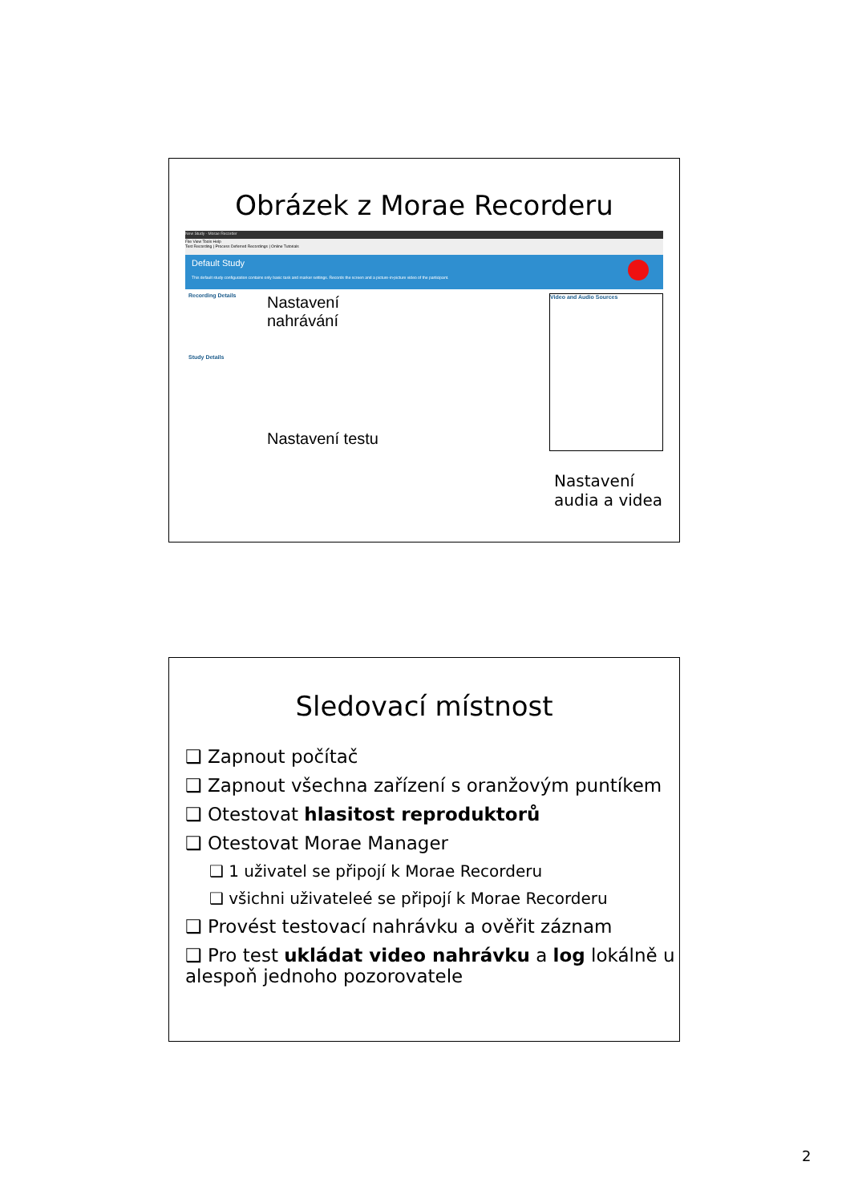Obrázek z Morae Recorderu
New Study - Morae Recorder
File View Tools Help
Test Recording | Process Deferred Recordings | Online Tutorials
Default Study
This default study configuration contains only basic task and marker settings. Records the screen and a picture-in-picture video of the participant.
Recording Details
Nastavení
nahrávání
Study Details
Nastavení testu
Video and Audio Sources
Nastavení
audia a videa
Sledovací místnost
❑ Zapnout počítač
❑ Zapnout všechna zařízení s oranžovým puntíkem
❑ Otestovat hlasitost reproduktorů
❑ Otestovat Morae Manager
❑ 1 uživatel se připojí k Morae Recorderu
❑ všichni uživateleé se připojí k Morae Recorderu
❑ Provést testovací nahrávku a ověřit záznam
❑ Pro test ukládat video nahrávku a log lokálně u alespoň jednoho pozorovatele
2